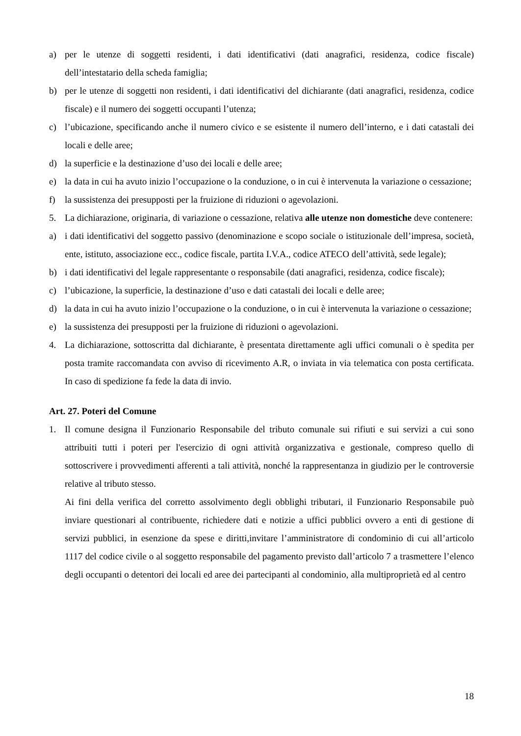a) per le utenze di soggetti residenti, i dati identificativi (dati anagrafici, residenza, codice fiscale) dell’intestatario della scheda famiglia;
b) per le utenze di soggetti non residenti, i dati identificativi del dichiarante (dati anagrafici, residenza, codice fiscale) e il numero dei soggetti occupanti l’utenza;
c) l’ubicazione, specificando anche il numero civico e se esistente il numero dell’interno, e i dati catastali dei locali e delle aree;
d) la superficie e la destinazione d’uso dei locali e delle aree;
e) la data in cui ha avuto inizio l’occupazione o la conduzione, o in cui è intervenuta la variazione o cessazione;
f) la sussistenza dei presupposti per la fruizione di riduzioni o agevolazioni.
5. La dichiarazione, originaria, di variazione o cessazione, relativa alle utenze non domestiche deve contenere:
a) i dati identificativi del soggetto passivo (denominazione e scopo sociale o istituzionale dell’impresa, società, ente, istituto, associazione ecc., codice fiscale, partita I.V.A., codice ATECO dell’attività, sede legale);
b) i dati identificativi del legale rappresentante o responsabile (dati anagrafici, residenza, codice fiscale);
c) l’ubicazione, la superficie, la destinazione d’uso e dati catastali dei locali e delle aree;
d) la data in cui ha avuto inizio l’occupazione o la conduzione, o in cui è intervenuta la variazione o cessazione;
e) la sussistenza dei presupposti per la fruizione di riduzioni o agevolazioni.
4. La dichiarazione, sottoscritta dal dichiarante, è presentata direttamente agli uffici comunali o è spedita per posta tramite raccomandata con avviso di ricevimento A.R, o inviata in via telematica con posta certificata. In caso di spedizione fa fede la data di invio.
Art. 27. Poteri del Comune
1. Il comune designa il Funzionario Responsabile del tributo comunale sui rifiuti e sui servizi a cui sono attribuiti tutti i poteri per l'esercizio di ogni attività organizzativa e gestionale, compreso quello di sottoscrivere i provvedimenti afferenti a tali attività, nonché la rappresentanza in giudizio per le controversie relative al tributo stesso.
Ai fini della verifica del corretto assolvimento degli obblighi tributari, il Funzionario Responsabile può inviare questionari al contribuente, richiedere dati e notizie a uffici pubblici ovvero a enti di gestione di servizi pubblici, in esenzione da spese e diritti,invitare l’amministratore di condominio di cui all’articolo 1117 del codice civile o al soggetto responsabile del pagamento previsto dall’articolo 7 a trasmettere l’elenco degli occupanti o detentori dei locali ed aree dei partecipanti al condominio, alla multiproprietà ed al centro
18